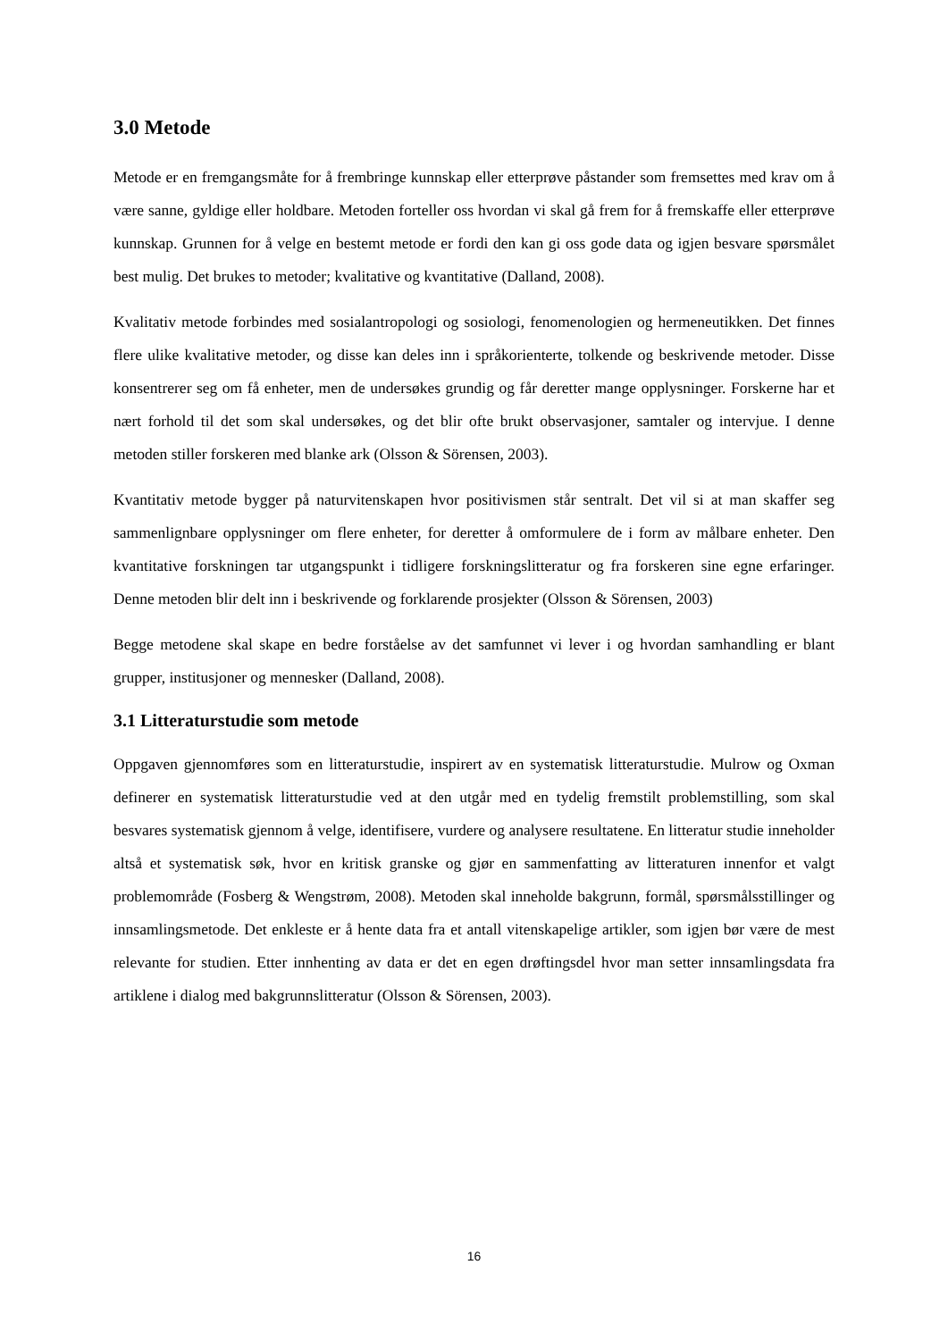3.0 Metode
Metode er en fremgangsmåte for å frembringe kunnskap eller etterprøve påstander som fremsettes med krav om å være sanne, gyldige eller holdbare. Metoden forteller oss hvordan vi skal gå frem for å fremskaffe eller etterprøve kunnskap. Grunnen for å velge en bestemt metode er fordi den kan gi oss gode data og igjen besvare spørsmålet best mulig. Det brukes to metoder; kvalitative og kvantitative (Dalland, 2008).
Kvalitativ metode forbindes med sosialantropologi og sosiologi, fenomenologien og hermeneutikken. Det finnes flere ulike kvalitative metoder, og disse kan deles inn i språkorienterte, tolkende og beskrivende metoder. Disse konsentrerer seg om få enheter, men de undersøkes grundig og får deretter mange opplysninger. Forskerne har et nært forhold til det som skal undersøkes, og det blir ofte brukt observasjoner, samtaler og intervjue. I denne metoden stiller forskeren med blanke ark (Olsson & Sörensen, 2003).
Kvantitativ metode bygger på naturvitenskapen hvor positivismen står sentralt. Det vil si at man skaffer seg sammenlignbare opplysninger om flere enheter, for deretter å omformulere de i form av målbare enheter. Den kvantitative forskningen tar utgangspunkt i tidligere forskningslitteratur og fra forskeren sine egne erfaringer. Denne metoden blir delt inn i beskrivende og forklarende prosjekter (Olsson & Sörensen, 2003)
Begge metodene skal skape en bedre forståelse av det samfunnet vi lever i og hvordan samhandling er blant grupper, institusjoner og mennesker (Dalland, 2008).
3.1 Litteraturstudie som metode
Oppgaven gjennomføres som en litteraturstudie, inspirert av en systematisk litteraturstudie. Mulrow og Oxman definerer en systematisk litteraturstudie ved at den utgår med en tydelig fremstilt problemstilling, som skal besvares systematisk gjennom å velge, identifisere, vurdere og analysere resultatene. En litteratur studie inneholder altså et systematisk søk, hvor en kritisk granske og gjør en sammenfatting av litteraturen innenfor et valgt problemområde (Fosberg & Wengstrøm, 2008). Metoden skal inneholde bakgrunn, formål, spørsmålsstillinger og innsamlingsmetode. Det enkleste er å hente data fra et antall vitenskapelige artikler, som igjen bør være de mest relevante for studien. Etter innhenting av data er det en egen drøftingsdel hvor man setter innsamlingsdata fra artiklene i dialog med bakgrunnslitteratur (Olsson & Sörensen, 2003).
16